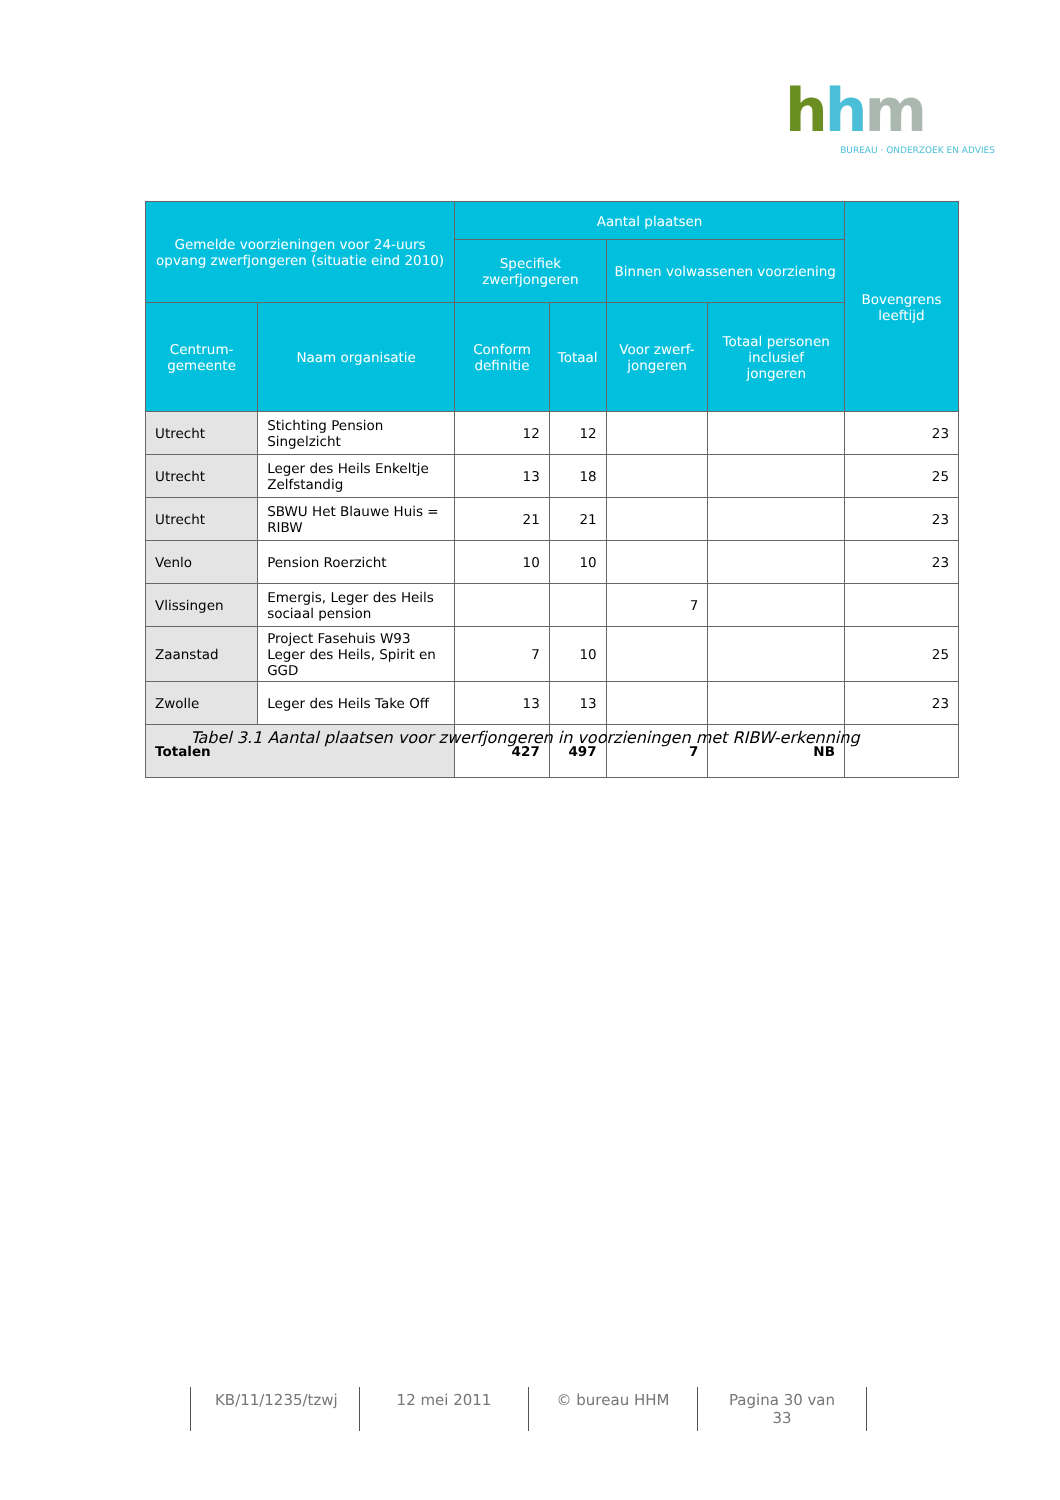hhm
BUREAU · ONDERZOEK EN ADVIES
| Gemelde voorzieningen voor 24-uurs opvang zwerfjongeren (situatie eind 2010) | | Aantal plaatsen | | | | Bovengrens leeftijd |
| --- | --- | --- | --- | --- | --- | --- |
| | | Specifiek zwerfjongeren | | Binnen volwassenen voorziening | | |
| Centrum-gemeente | Naam organisatie | Conform definitie | Totaal | Voor zwerf-jongeren | Totaal personen inclusief jongeren | |
| Utrecht | Stichting Pension Singelzicht | 12 | 12 | | | 23 |
| Utrecht | Leger des Heils Enkeltje Zelfstandig | 13 | 18 | | | 25 |
| Utrecht | SBWU Het Blauwe Huis = RIBW | 21 | 21 | | | 23 |
| Venlo | Pension Roerzicht | 10 | 10 | | | 23 |
| Vlissingen | Emergis, Leger des Heils sociaal pension | | | 7 | | |
| Zaanstad | Project Fasehuis W93 Leger des Heils, Spirit en GGD | 7 | 10 | | | 25 |
| Zwolle | Leger des Heils Take Off | 13 | 13 | | | 23 |
| Totalen | | 427 | 497 | 7 | NB | |
Tabel 3.1 Aantal plaatsen voor zwerfjongeren in voorzieningen met RIBW-erkenning
KB/11/1235/tzwj 12 mei 2011 © bureau HHM Pagina 30 van 33